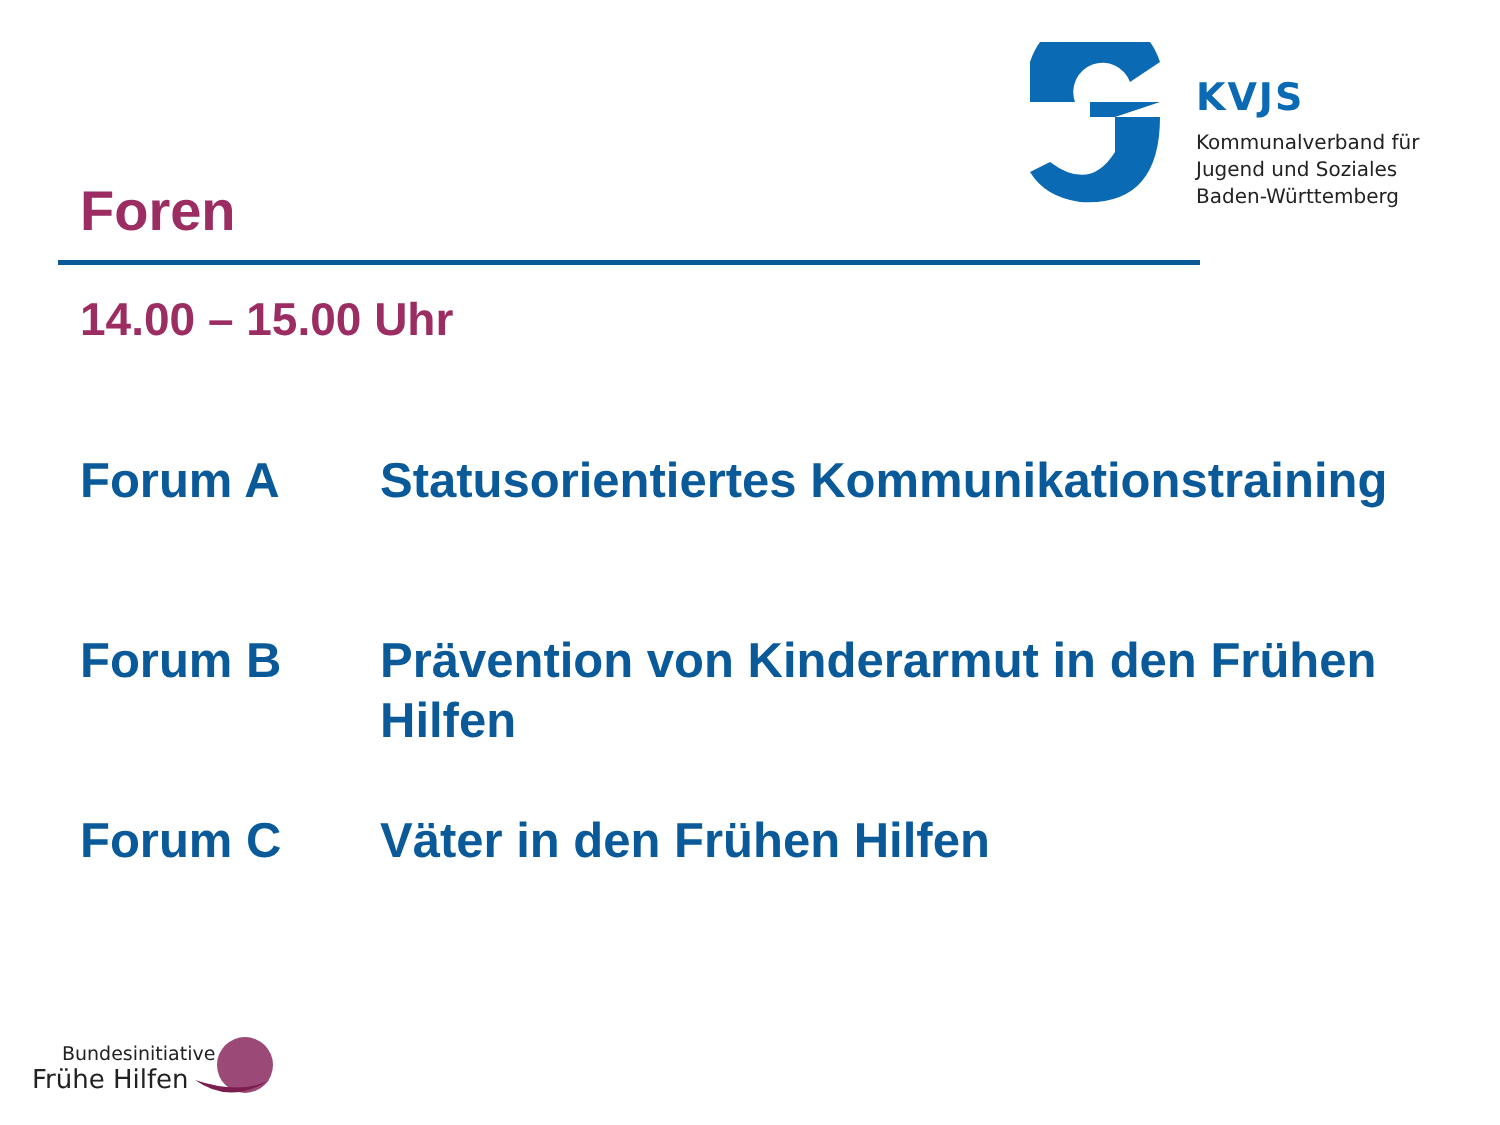KVJS
Kommunalverband für
Jugend und Soziales
Baden-Württemberg
Foren
14.00 – 15.00 Uhr
Forum A Statusorientiertes Kommunikationstraining
Forum B Prävention von Kinderarmut in den Frühen Hilfen
Forum C Väter in den Frühen Hilfen
Bundesinitiative
Frühe Hilfen